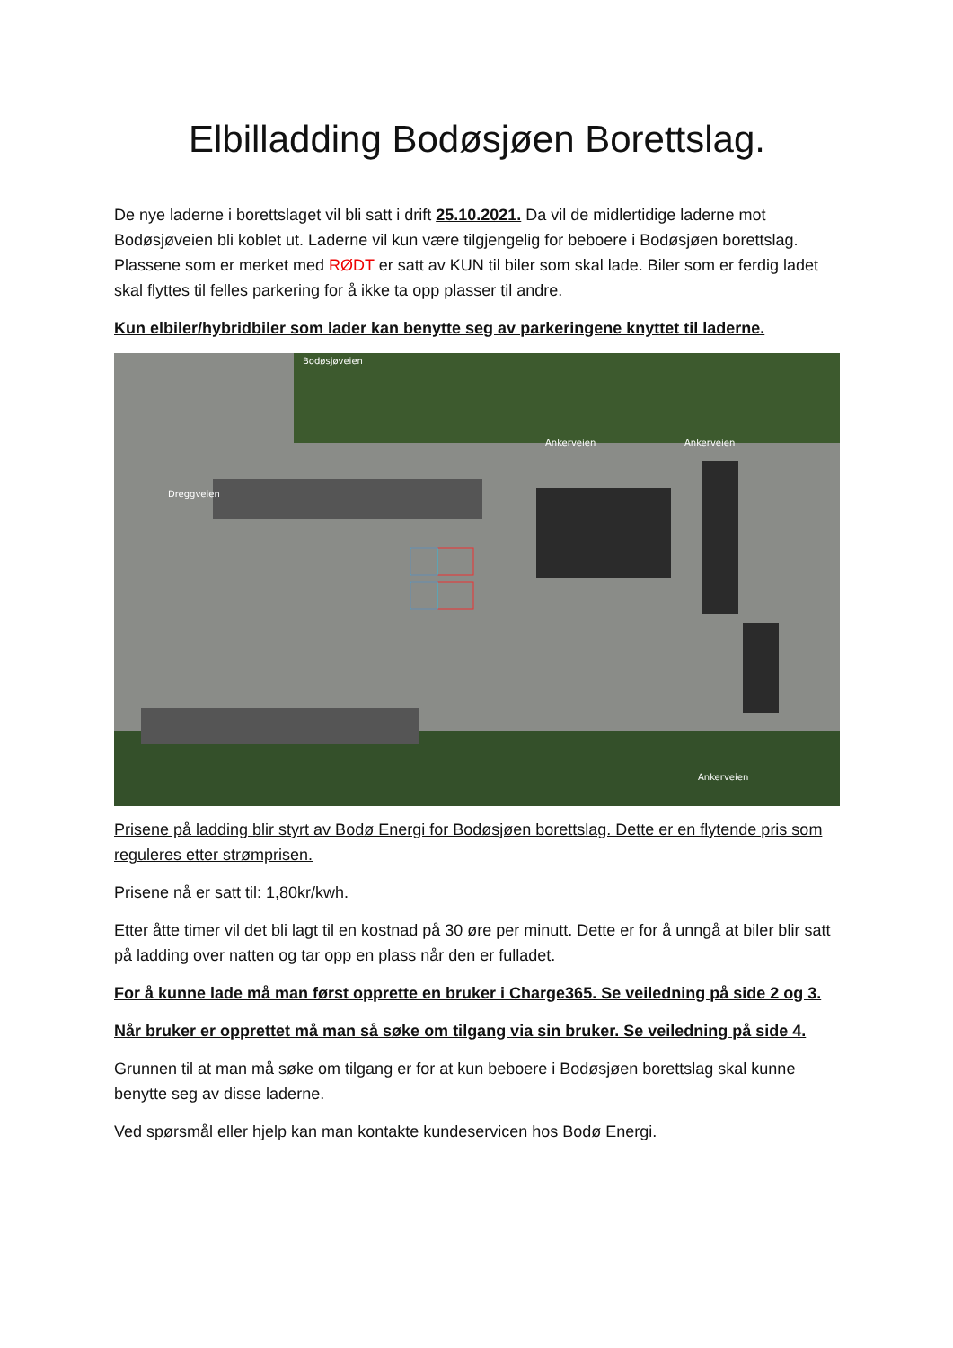Elbilladding Bodøsjøen Borettslag.
De nye laderne i borettslaget vil bli satt i drift 25.10.2021. Da vil de midlertidige laderne mot Bodøsjøveien bli koblet ut. Laderne vil kun være tilgjengelig for beboere i Bodøsjøen borettslag. Plassene som er merket med RØDT er satt av KUN til biler som skal lade. Biler som er ferdig ladet skal flyttes til felles parkering for å ikke ta opp plasser til andre.
Kun elbiler/hybridbiler som lader kan benytte seg av parkeringene knyttet til laderne.
Bodøsjøveien
Ankerveien
Ankerveien
Ankerveien
Dreggveien
Prisene på ladding blir styrt av Bodø Energi for Bodøsjøen borettslag. Dette er en flytende pris som reguleres etter strømprisen.
Prisene nå er satt til: 1,80kr/kwh.
Etter åtte timer vil det bli lagt til en kostnad på 30 øre per minutt. Dette er for å unngå at biler blir satt på ladding over natten og tar opp en plass når den er fulladet.
For å kunne lade må man først opprette en bruker i Charge365. Se veiledning på side 2 og 3.
Når bruker er opprettet må man så søke om tilgang via sin bruker. Se veiledning på side 4.
Grunnen til at man må søke om tilgang er for at kun beboere i Bodøsjøen borettslag skal kunne benytte seg av disse laderne.
Ved spørsmål eller hjelp kan man kontakte kundeservicen hos Bodø Energi.